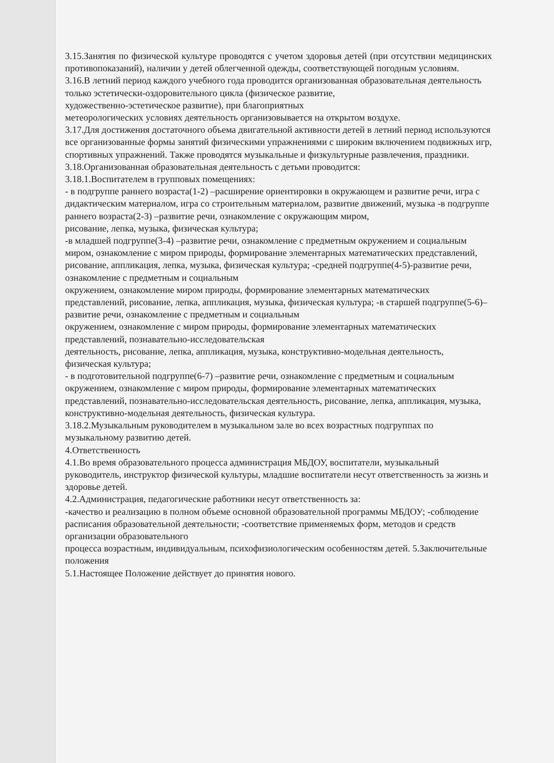3.15.Занятия по физической культуре проводятся с учетом здоровья детей (при отсутствии медицинских противопоказаний), наличии у детей облегченной одежды, соответствующей погодным условиям.
3.16.В летний период каждого учебного года проводится организованная образовательная деятельность только эстетически-оздоровительного цикла (физическое развитие,
художественно-эстетическое развитие), при благоприятных
метеорологических условиях деятельность организовывается на открытом воздухе.
3.17.Для достижения достаточного объема двигательной активности детей в летний период используются все организованные формы занятий физическими упражнениями с широким включением подвижных игр, спортивных упражнений. Также проводятся музыкальные и физкультурные развлечения, праздники.
3.18.Организованная образовательная деятельность с детьми проводится:
3.18.1.Воспитателем в групповых помещениях:
- в подгруппе раннего возраста(1-2) –расширение ориентировки в окружающем и развитие речи, игра с дидактическим материалом, игра со строительным материалом, развитие движений, музыка -в подгруппе раннего возраста(2-3) –развитие речи, ознакомление с окружающим миром,
рисование, лепка, музыка, физическая культура;
-в младшей подгруппе(3-4) –развитие речи, ознакомление с предметным окружением и социальным миром, ознакомление с миром природы, формирование элементарных математических представлений, рисование, аппликация, лепка, музыка, физическая культура; -средней подгруппе(4-5)-развитие речи, ознакомление с предметным и социальным
окружением, ознакомление миром природы, формирование элементарных математических представлений, рисование, лепка, аппликация, музыка, физическая культура; -в старшей подгруппе(5-6)–развитие речи, ознакомление с предметным и социальным
окружением, ознакомление с миром природы, формирование элементарных математических представлений, познавательно-исследовательская
деятельность, рисование, лепка, аппликация, музыка, конструктивно-модельная деятельность, физическая культура;
- в подготовительной подгруппе(6-7) –развитие речи, ознакомление с предметным и социальным окружением, ознакомление с миром природы, формирование элементарных математических представлений, познавательно-исследовательская деятельность, рисование, лепка, аппликация, музыка, конструктивно-модельная деятельность, физическая культура.
3.18.2.Музыкальным руководителем в музыкальном зале во всех возрастных подгруппах по музыкальному развитию детей.
4.Ответственность
4.1.Во время образовательного процесса администрация МБДОУ, воспитатели, музыкальный руководитель, инструктор физической культуры, младшие воспитатели несут ответственность за жизнь и здоровье детей.
4.2.Администрация, педагогические работники несут ответственность за:
-качество и реализацию в полном объеме основной образовательной программы МБДОУ; -соблюдение расписания образовательной деятельности; -соответствие применяемых форм, методов и средств организации образовательного
процесса возрастным, индивидуальным, психофизиологическим особенностям детей. 5.Заключительные положения
5.1.Настоящее Положение действует до принятия нового.